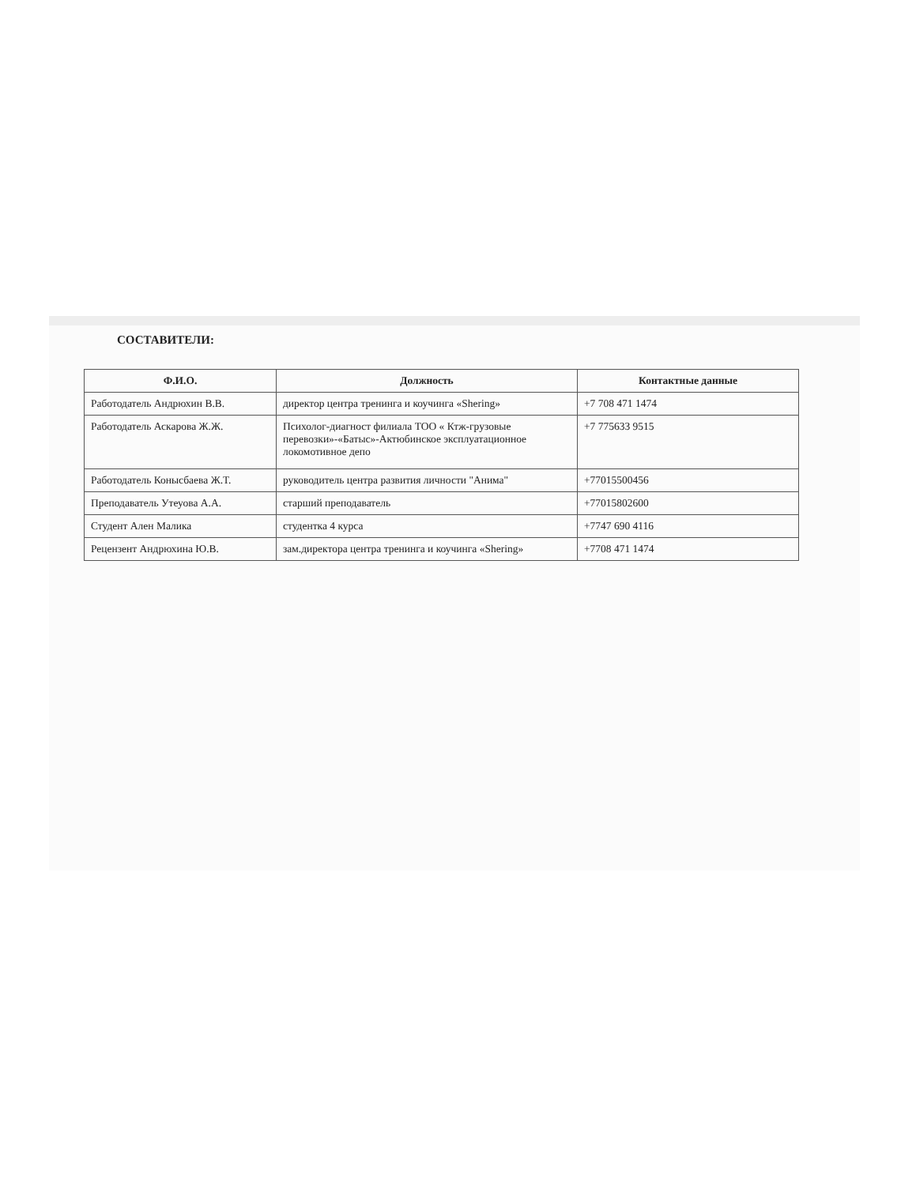СОСТАВИТЕЛИ:
| Ф.И.О. | Должность | Контактные данные |
| --- | --- | --- |
| Работодатель Андрюхин В.В. | директор центра тренинга и коучинга «Shering» | +7 708 471 1474 |
| Работодатель Аскарова Ж.Ж. | Психолог-диагност филиала ТОО « Ктж-грузовые перевозки»-«Батыс»-Актюбинское эксплуатационное локомотивное депо | +7 775633 9515 |
| Работодатель Конысбаева Ж.Т. | руководитель центра развития личности "Анима" | +77015500456 |
| Преподаватель Утеуова А.А. | старший преподаватель | +77015802600 |
| Студент Ален Малика | студентка 4 курса | +7747 690 4116 |
| Рецензент Андрюхина Ю.В. | зам.директора центра тренинга и коучинга «Shering» | +7708 471 1474 |